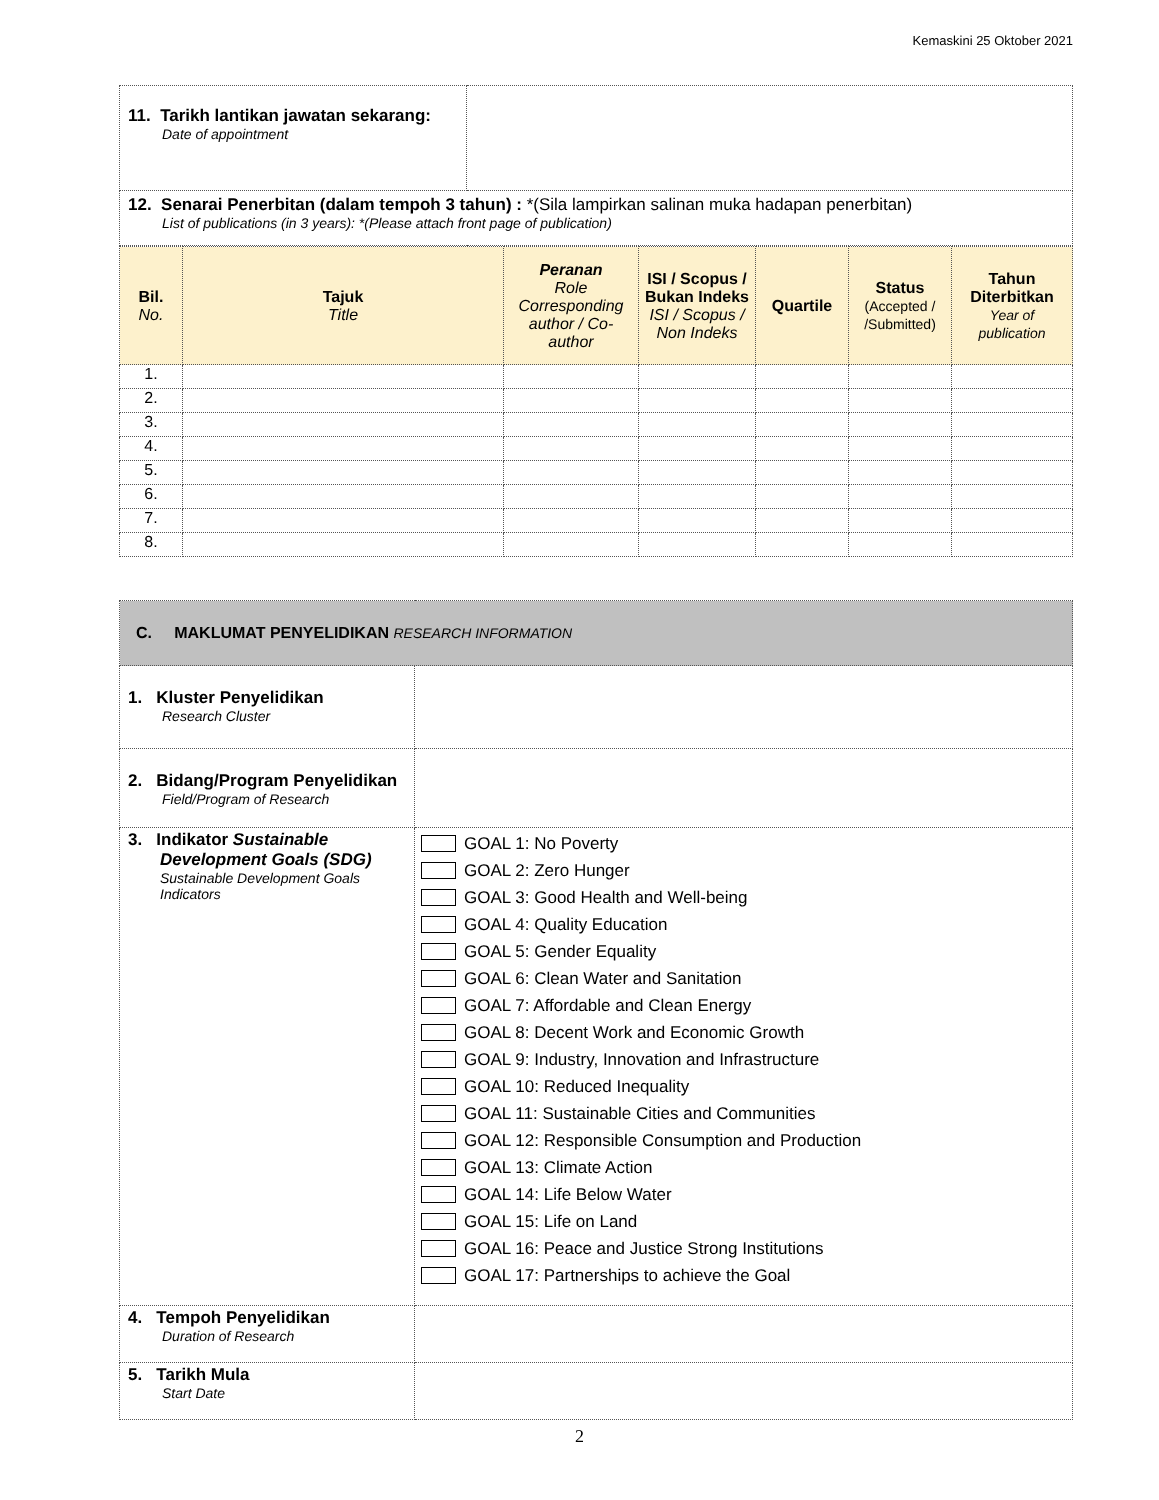Kemaskini 25 Oktober 2021
| 11. Tarikh lantikan jawatan sekarang: Date of appointment | |
| 12. Senarai Penerbitan (dalam tempoh 3 tahun) : *(Sila lampirkan salinan muka hadapan penerbitan) List of publications (in 3 years): *(Please attach front page of publication) | |
| Bil. No. | Tajuk Title | Peranan Role Corresponding author / Co-author | ISI / Scopus / Bukan Indeks ISI / Scopus / Non Indeks | Quartile | Status (Accepted / /Submitted) | Tahun Diterbitkan Year of publication |
| --- | --- | --- | --- | --- | --- | --- |
| 1. | | | | | | |
| 2. | | | | | | |
| 3. | | | | | | |
| 4. | | | | | | |
| 5. | | | | | | |
| 6. | | | | | | |
| 7. | | | | | | |
| 8. | | | | | | |
| C. MAKLUMAT PENYELIDIKAN RESEARCH INFORMATION | |
| 1. Kluster Penyelidikan Research Cluster | |
| 2. Bidang/Program Penyelidikan Field/Program of Research | |
| 3. Indikator Sustainable Development Goals (SDG) Sustainable Development Goals Indicators | GOAL 1: No Poverty GOAL 2: Zero Hunger GOAL 3: Good Health and Well-being GOAL 4: Quality Education GOAL 5: Gender Equality GOAL 6: Clean Water and Sanitation GOAL 7: Affordable and Clean Energy GOAL 8: Decent Work and Economic Growth GOAL 9: Industry, Innovation and Infrastructure GOAL 10: Reduced Inequality GOAL 11: Sustainable Cities and Communities GOAL 12: Responsible Consumption and Production GOAL 13: Climate Action GOAL 14: Life Below Water GOAL 15: Life on Land GOAL 16: Peace and Justice Strong Institutions GOAL 17: Partnerships to achieve the Goal |
| 4. Tempoh Penyelidikan Duration of Research | |
| 5. Tarikh Mula Start Date | |
2